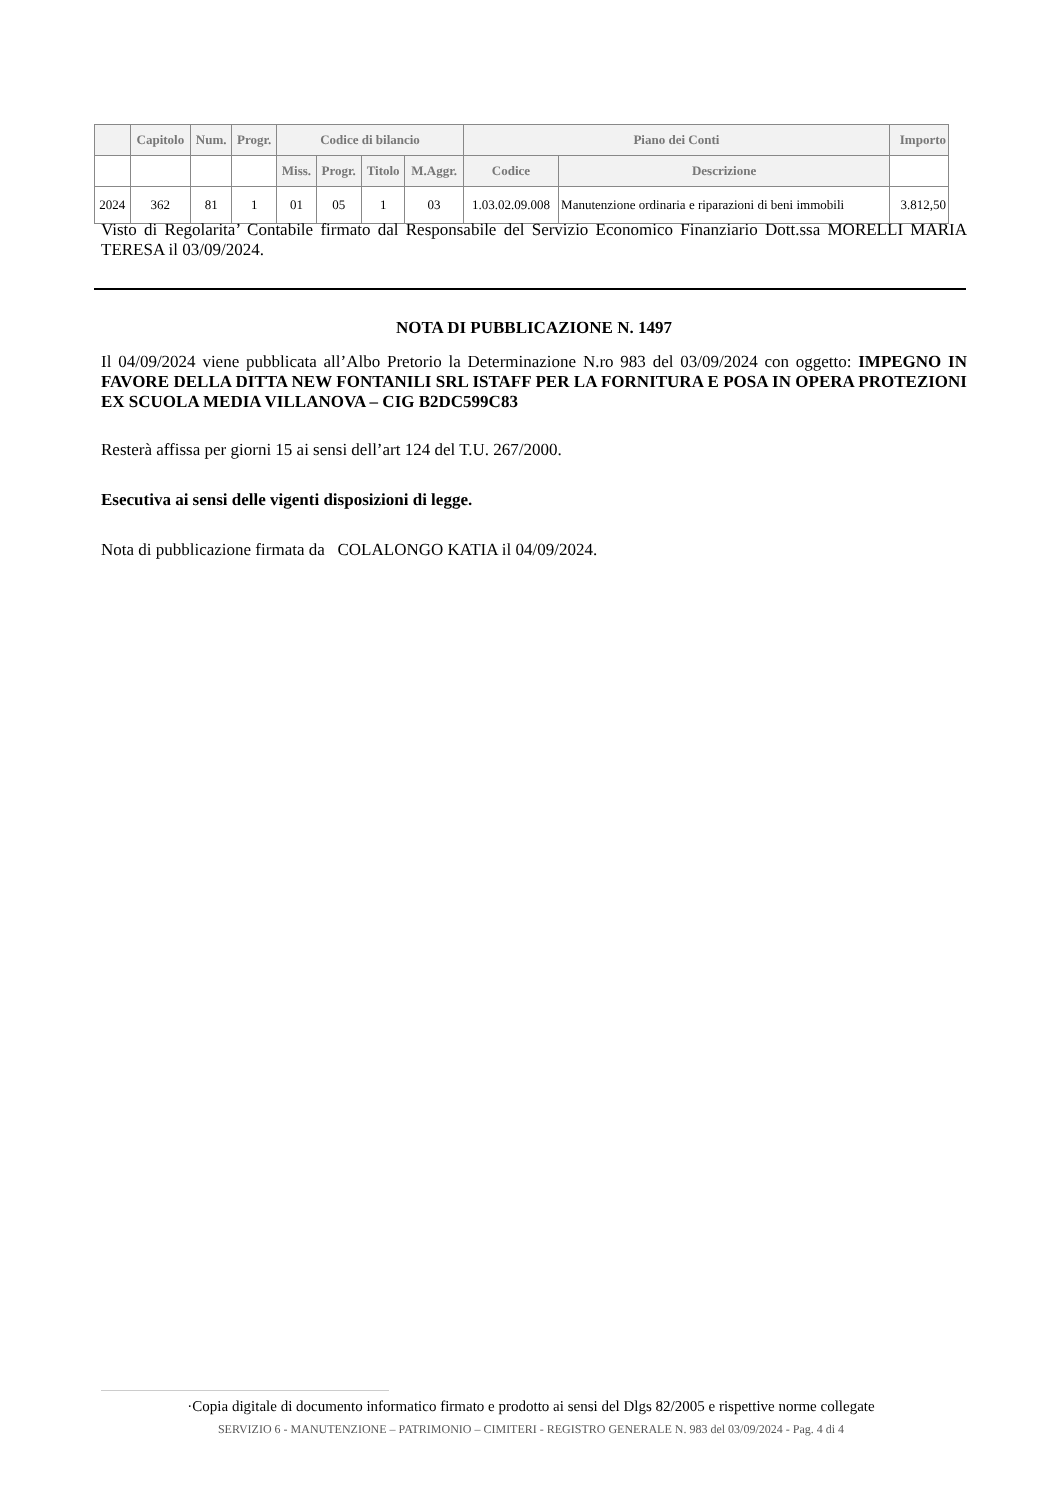| | Capitolo | Num. | Progr. | Codice di bilancio | | | | Piano dei Conti | | Importo |
| --- | --- | --- | --- | --- | --- | --- | --- | --- | --- | --- |
| | | | | Miss. | Progr. | Titolo | M.Aggr. | Codice | Descrizione | |
| 2024 | 362 | 81 | 1 | 01 | 05 | 1 | 03 | 1.03.02.09.008 | Manutenzione ordinaria e riparazioni di beni immobili | 3.812,50 |
Visto di Regolarita’ Contabile firmato dal Responsabile del Servizio Economico Finanziario Dott.ssa MORELLI MARIA TERESA il 03/09/2024.
NOTA DI PUBBLICAZIONE N. 1497
Il 04/09/2024 viene pubblicata all’Albo Pretorio la Determinazione N.ro 983 del 03/09/2024 con oggetto: IMPEGNO IN FAVORE DELLA DITTA NEW FONTANILI SRL ISTAFF PER LA FORNITURA E POSA IN OPERA PROTEZIONI EX SCUOLA MEDIA VILLANOVA – CIG B2DC599C83
Resterà affissa per giorni 15 ai sensi dell’art 124 del T.U. 267/2000.
Esecutiva ai sensi delle vigenti disposizioni di legge.
Nota di pubblicazione firmata da COLALONGO KATIA il 04/09/2024.
·Copia digitale di documento informatico firmato e prodotto ai sensi del Dlgs 82/2005 e rispettive norme collegate
SERVIZIO 6 - MANUTENZIONE – PATRIMONIO – CIMITERI - REGISTRO GENERALE N. 983 del 03/09/2024 - Pag. 4 di 4